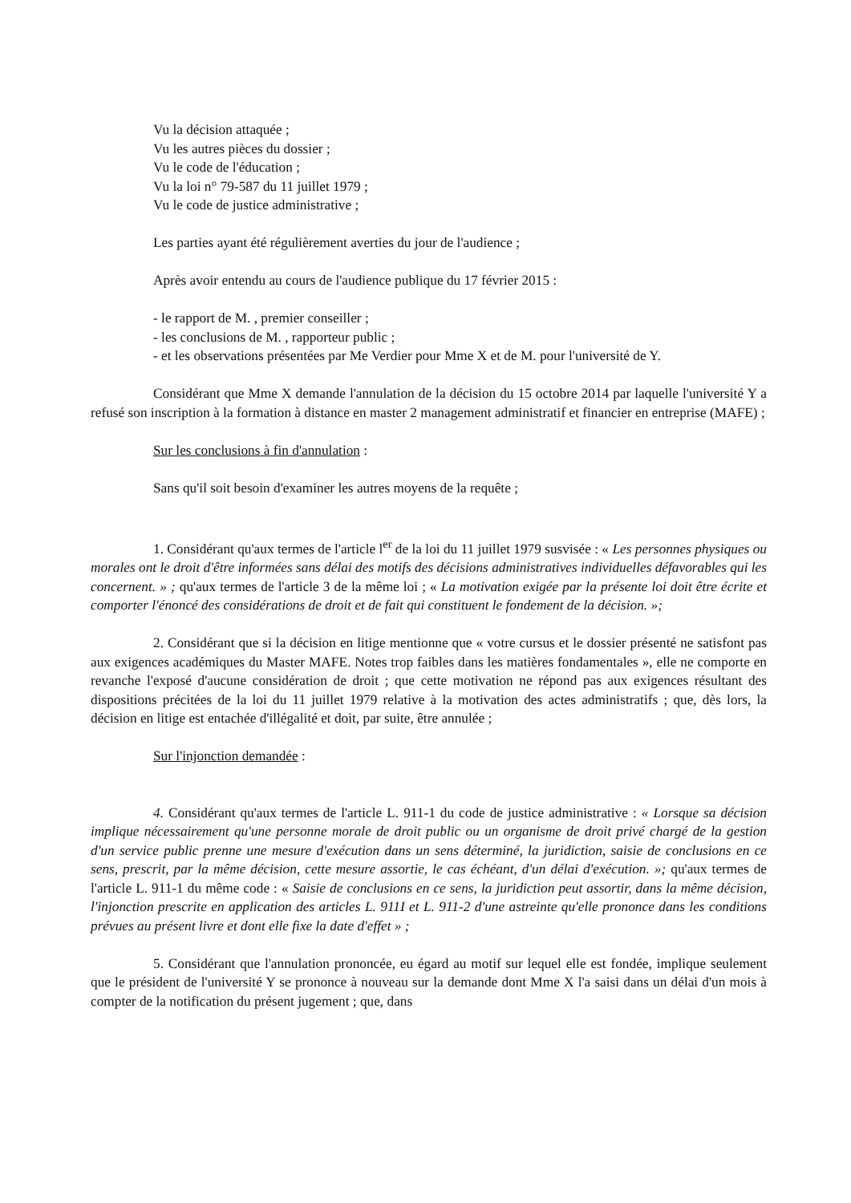Vu la décision attaquée ;
Vu les autres pièces du dossier ;
Vu le code de l'éducation ;
Vu la loi n° 79-587 du 11 juillet 1979 ;
Vu le code de justice administrative ;
Les parties ayant été régulièrement averties du jour de l'audience ;
Après avoir entendu au cours de l'audience publique du 17 février 2015 :
- le rapport de M. , premier conseiller ;
- les conclusions de M. , rapporteur public ;
- et les observations présentées par Me Verdier pour Mme X et de M. pour l'université de Y.
Considérant que Mme X demande l'annulation de la décision du 15 octobre 2014 par laquelle l'université Y a refusé son inscription à la formation à distance en master 2 management administratif et financier en entreprise (MAFE) ;
Sur les conclusions à fin d'annulation :
Sans qu'il soit besoin d'examiner les autres moyens de la requête ;
1. Considérant qu'aux termes de l'article l<sup>er</sup> de la loi du 11 juillet 1979 susvisée : « Les personnes physiques ou morales ont le droit d'être informées sans délai des motifs des décisions administratives individuelles défavorables qui les concernent. » ; qu'aux termes de l'article 3 de la même loi ; « La motivation exigée par la présente loi doit être écrite et comporter l'énoncé des considérations de droit et de fait qui constituent le fondement de la décision. »;
2. Considérant que si la décision en litige mentionne que « votre cursus et le dossier présenté ne satisfont pas aux exigences académiques du Master MAFE. Notes trop faibles dans les matières fondamentales », elle ne comporte en revanche l'exposé d'aucune considération de droit ; que cette motivation ne répond pas aux exigences résultant des dispositions précitées de la loi du 11 juillet 1979 relative à la motivation des actes administratifs ; que, dès lors, la décision en litige est entachée d'illégalité et doit, par suite, être annulée ;
Sur l'injonction demandée :
4. Considérant qu'aux termes de l'article L. 911-1 du code de justice administrative : « Lorsque sa décision implique nécessairement qu'une personne morale de droit public ou un organisme de droit privé chargé de la gestion d'un service public prenne une mesure d'exécution dans un sens déterminé, la juridiction, saisie de conclusions en ce sens, prescrit, par la même décision, cette mesure assortie, le cas échéant, d'un délai d'exécution. »; qu'aux termes de l'article L. 911-1 du même code : « Saisie de conclusions en ce sens, la juridiction peut assortir, dans la même décision, l'injonction prescrite en application des articles L. 911I et L. 911-2 d'une astreinte qu'elle prononce dans les conditions prévues au présent livre et dont elle fixe la date d'effet » ;
5. Considérant que l'annulation prononcée, eu égard au motif sur lequel elle est fondée, implique seulement que le président de l'université Y se prononce à nouveau sur la demande dont Mme X l'a saisi dans un délai d'un mois à compter de la notification du présent jugement ; que, dans